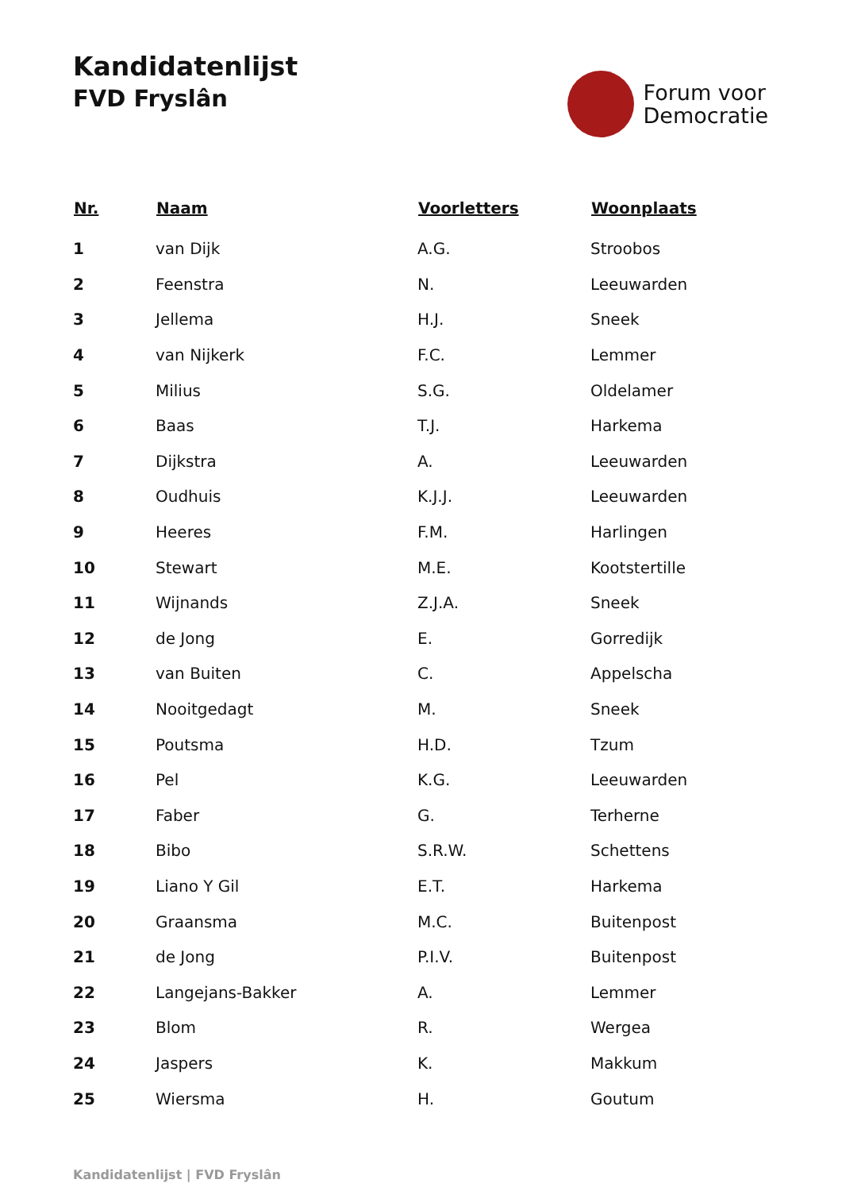Kandidatenlijst
FVD Fryslân
Forum voor
Democratie
| Nr. | Naam | Voorletters | Woonplaats |
| --- | --- | --- | --- |
| 1 | van Dijk | A.G. | Stroobos |
| 2 | Feenstra | N. | Leeuwarden |
| 3 | Jellema | H.J. | Sneek |
| 4 | van Nijkerk | F.C. | Lemmer |
| 5 | Milius | S.G. | Oldelamer |
| 6 | Baas | T.J. | Harkema |
| 7 | Dijkstra | A. | Leeuwarden |
| 8 | Oudhuis | K.J.J. | Leeuwarden |
| 9 | Heeres | F.M. | Harlingen |
| 10 | Stewart | M.E. | Kootstertille |
| 11 | Wijnands | Z.J.A. | Sneek |
| 12 | de Jong | E. | Gorredijk |
| 13 | van Buiten | C. | Appelscha |
| 14 | Nooitgedagt | M. | Sneek |
| 15 | Poutsma | H.D. | Tzum |
| 16 | Pel | K.G. | Leeuwarden |
| 17 | Faber | G. | Terherne |
| 18 | Bibo | S.R.W. | Schettens |
| 19 | Liano Y Gil | E.T. | Harkema |
| 20 | Graansma | M.C. | Buitenpost |
| 21 | de Jong | P.I.V. | Buitenpost |
| 22 | Langejans-Bakker | A. | Lemmer |
| 23 | Blom | R. | Wergea |
| 24 | Jaspers | K. | Makkum |
| 25 | Wiersma | H. | Goutum |
Kandidatenlijst | FVD Fryslân